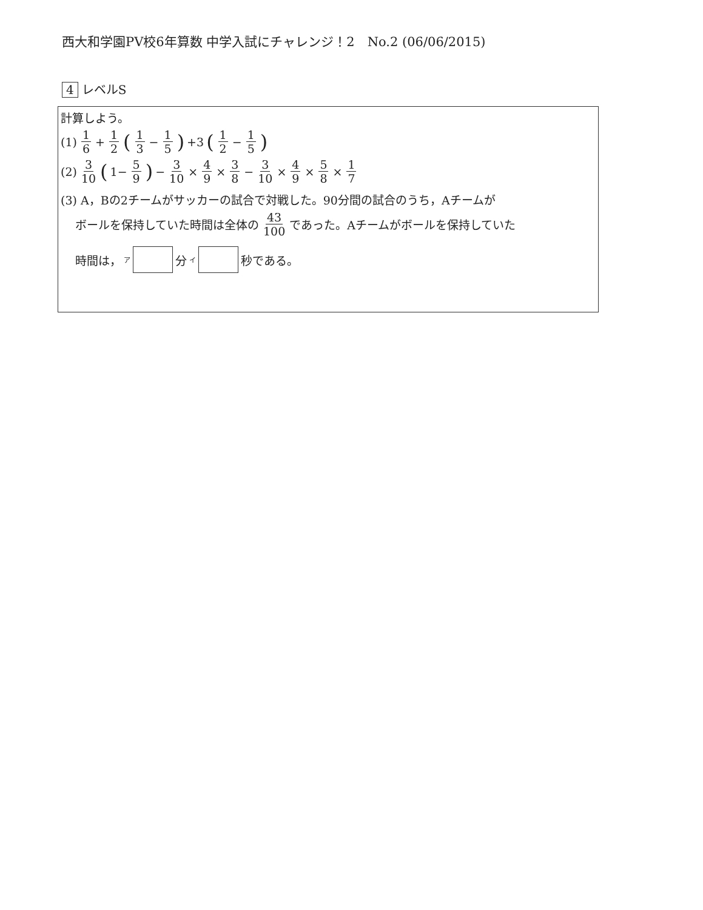西大和学園PV校6年算数 中学入試にチャレンジ！2　No.2 (06/06/2015)
4 レベルS
計算しよう。
(1) 1 6 + 1 2 (1 3 − 1 5) +3 (1 2 − 1 5)
(2) 3 10 (1− 5 9) − 3 10 × 4 9 × 3 8 − 3 10 × 4 9 × 5 8 × 1 7
(3) A，Bの2チームがサッカーの試合で対戦した。90分間の試合のうち，Aチームが
ボールを保持していた時間は全体の 43 100 であった。Aチームがボールを保持していた
時間は，<sup>ア</sup> 分 <sup>イ</sup> 秒である。